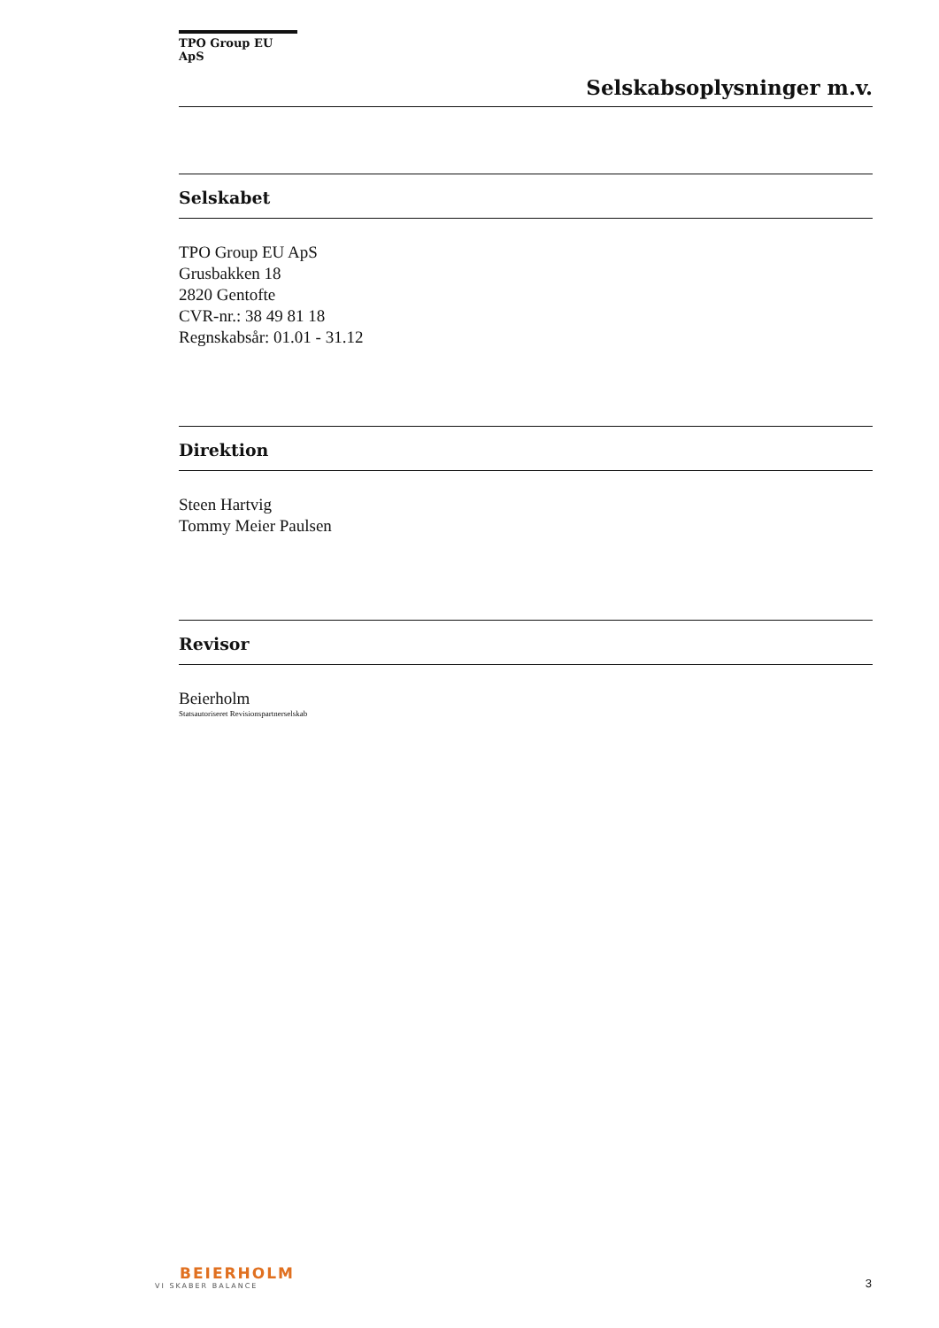TPO Group EU ApS
Selskabsoplysninger m.v.
Selskabet
TPO Group EU ApS
Grusbakken 18
2820 Gentofte
CVR-nr.: 38 49 81 18
Regnskabsår: 01.01 - 31.12
Direktion
Steen Hartvig
Tommy Meier Paulsen
Revisor
Beierholm
Statsautoriseret Revisionspartnerselskab
BEIERHOLM
VI SKABER BALANCE
3